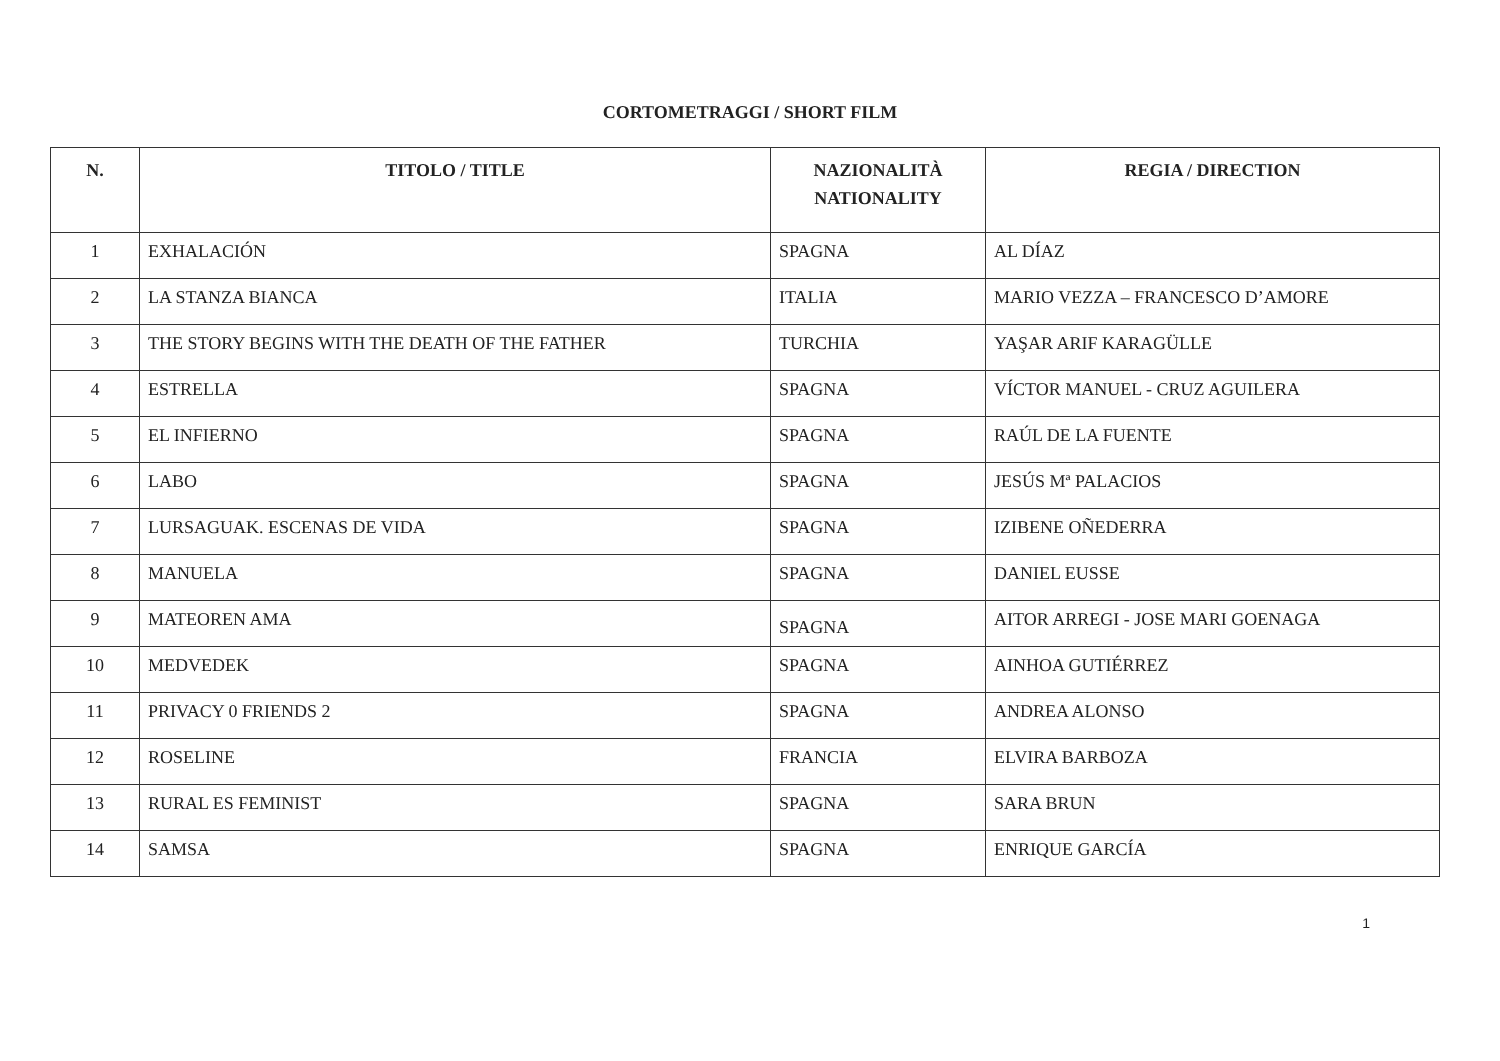CORTOMETRAGGI / SHORT FILM
| N. | TITOLO / TITLE | NAZIONALITÀ NATIONALITY | REGIA / DIRECTION |
| --- | --- | --- | --- |
| 1 | EXHALACIÓN | SPAGNA | AL DÍAZ |
| 2 | LA STANZA BIANCA | ITALIA | MARIO VEZZA – FRANCESCO D’AMORE |
| 3 | THE STORY BEGINS WITH THE DEATH OF THE FATHER | TURCHIA | YAŞAR ARIF KARAGÜLLE |
| 4 | ESTRELLA | SPAGNA | VÍCTOR MANUEL - CRUZ AGUILERA |
| 5 | EL INFIERNO | SPAGNA | RAÚL DE LA FUENTE |
| 6 | LABO | SPAGNA | JESÚS Mª PALACIOS |
| 7 | LURSAGUAK. ESCENAS DE VIDA | SPAGNA | IZIBENE OÑEDERRA |
| 8 | MANUELA | SPAGNA | DANIEL EUSSE |
| 9 | MATEOREN AMA | SPAGNA | AITOR ARREGI - JOSE MARI GOENAGA |
| 10 | MEDVEDEK | SPAGNA | AINHOA GUTIÉRREZ |
| 11 | PRIVACY 0 FRIENDS 2 | SPAGNA | ANDREA ALONSO |
| 12 | ROSELINE | FRANCIA | ELVIRA BARBOZA |
| 13 | RURAL ES FEMINIST | SPAGNA | SARA BRUN |
| 14 | SAMSA | SPAGNA | ENRIQUE GARCÍA |
1